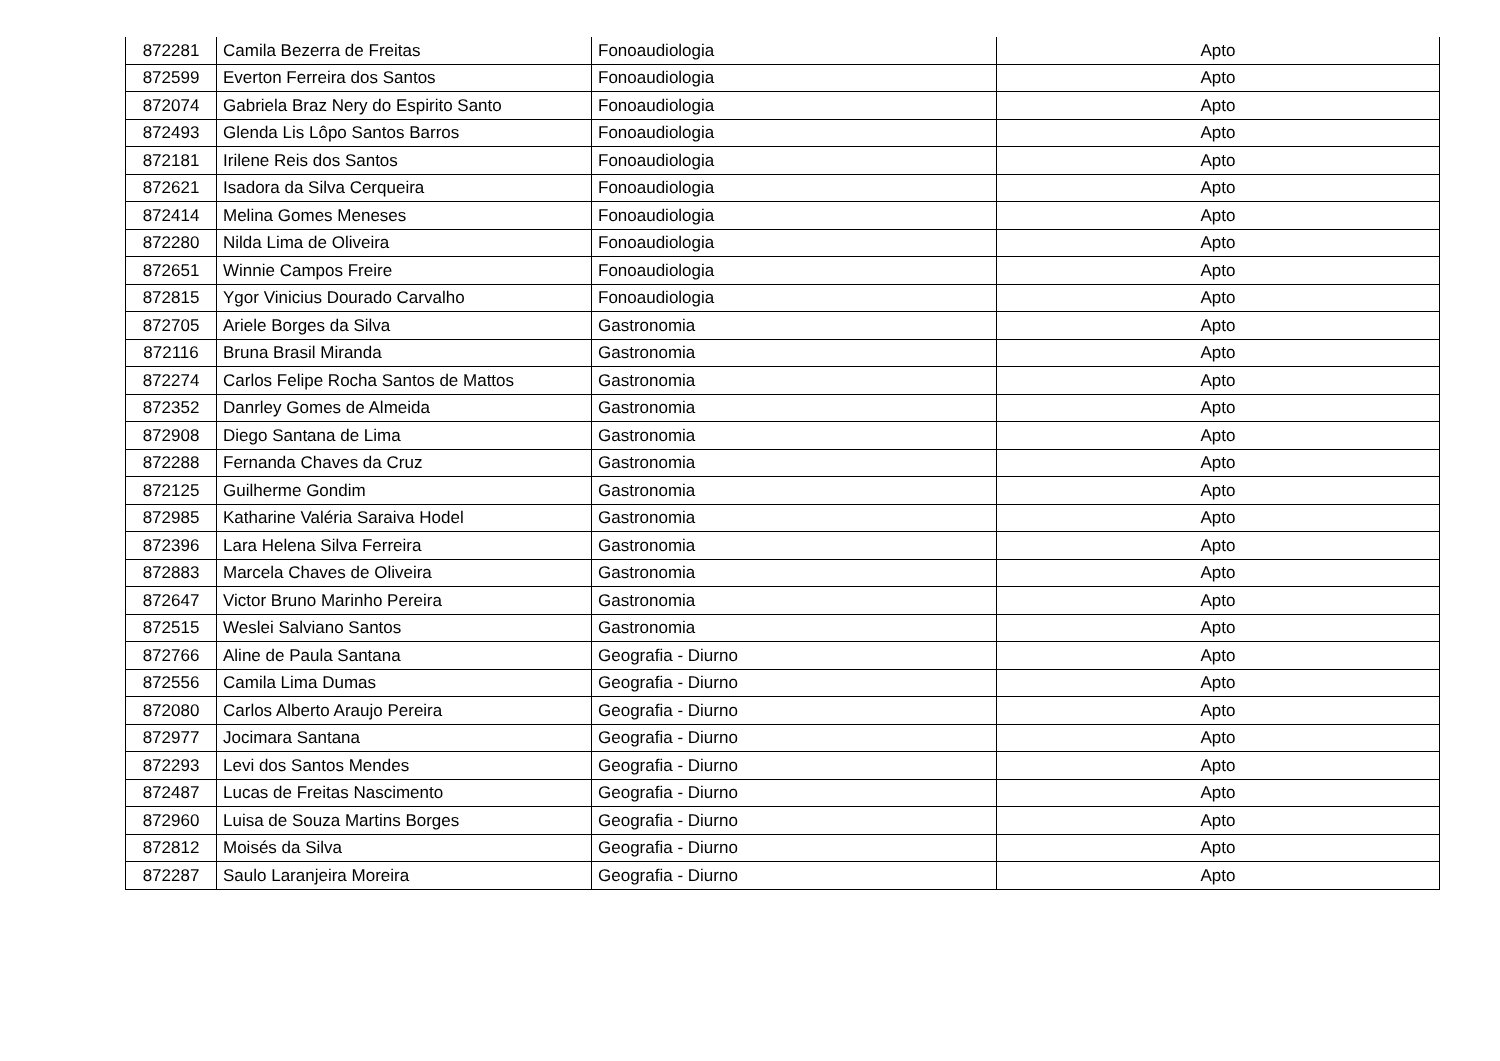| 872281 | Camila Bezerra de Freitas | Fonoaudiologia | Apto |
| 872599 | Everton Ferreira dos Santos | Fonoaudiologia | Apto |
| 872074 | Gabriela Braz Nery do Espirito Santo | Fonoaudiologia | Apto |
| 872493 | Glenda Lis Lôpo Santos Barros | Fonoaudiologia | Apto |
| 872181 | Irilene Reis dos Santos | Fonoaudiologia | Apto |
| 872621 | Isadora da Silva Cerqueira | Fonoaudiologia | Apto |
| 872414 | Melina Gomes Meneses | Fonoaudiologia | Apto |
| 872280 | Nilda Lima de Oliveira | Fonoaudiologia | Apto |
| 872651 | Winnie Campos Freire | Fonoaudiologia | Apto |
| 872815 | Ygor Vinicius Dourado Carvalho | Fonoaudiologia | Apto |
| 872705 | Ariele Borges da Silva | Gastronomia | Apto |
| 872116 | Bruna Brasil Miranda | Gastronomia | Apto |
| 872274 | Carlos Felipe Rocha Santos de Mattos | Gastronomia | Apto |
| 872352 | Danrley Gomes de Almeida | Gastronomia | Apto |
| 872908 | Diego Santana de Lima | Gastronomia | Apto |
| 872288 | Fernanda Chaves da Cruz | Gastronomia | Apto |
| 872125 | Guilherme Gondim | Gastronomia | Apto |
| 872985 | Katharine Valéria Saraiva Hodel | Gastronomia | Apto |
| 872396 | Lara Helena Silva Ferreira | Gastronomia | Apto |
| 872883 | Marcela Chaves de Oliveira | Gastronomia | Apto |
| 872647 | Victor Bruno Marinho Pereira | Gastronomia | Apto |
| 872515 | Weslei Salviano Santos | Gastronomia | Apto |
| 872766 | Aline de Paula Santana | Geografia - Diurno | Apto |
| 872556 | Camila Lima Dumas | Geografia - Diurno | Apto |
| 872080 | Carlos Alberto Araujo Pereira | Geografia - Diurno | Apto |
| 872977 | Jocimara Santana | Geografia - Diurno | Apto |
| 872293 | Levi dos Santos Mendes | Geografia - Diurno | Apto |
| 872487 | Lucas de Freitas Nascimento | Geografia - Diurno | Apto |
| 872960 | Luisa de Souza Martins Borges | Geografia - Diurno | Apto |
| 872812 | Moisés da Silva | Geografia - Diurno | Apto |
| 872287 | Saulo Laranjeira Moreira | Geografia - Diurno | Apto |